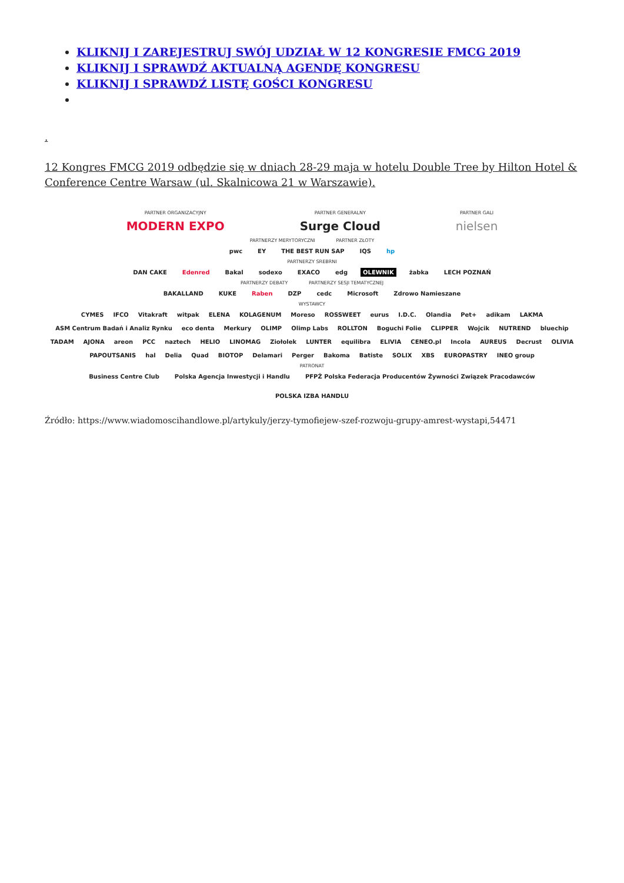KLIKNIJ I ZAREJESTRUJ SWÓJ UDZIAŁ W 12 KONGRESIE FMCG 2019
KLIKNIJ I SPRAWDŹ AKTUALNĄ AGENDĘ KONGRESU
KLIKNIJ I SPRAWDŹ LISTĘ GOŚCI KONGRESU
.
12 Kongres FMCG 2019 odbędzie się w dniach 28-29 maja w hotelu Double Tree by Hilton Hotel & Conference Centre Warsaw (ul. Skalnicowa 21 w Warszawie).
PARTNER ORGANIZACYJNY
MODERN EXPO
PARTNER GENERALNY
Surge Cloud
PARTNER GALI
nielsen
PARTNERZY MERYTORYCZNI PARTNER ZŁOTY
pwc EY THE BEST RUN SAP IQS hp
PARTNERZY SREBRNI
DAN CAKE Edenred Bakal sodexo EXACO edg OLEWNIK żabka LECH POZNAŃ
PARTNERZY DEBATY PARTNERZY SESJI TEMATYCZNEJ
BAKALLAND KUKE Raben DZP cedc Microsoft Zdrowo Namieszane
WYSTAWCY
CYMES IFCO Vitakraft witpak ELENA KOLAGENUM Moreso ROSSWEET eurus I.D.C. Olandia Pet+ adikam LAKMA ASM Centrum Badań i Analiz Rynku eco denta Merkury OLIMP Olimp Labs ROLLTON Boguchi Folie CLIPPER Wojcik NUTREND bluechip TADAM AJONA areon PCC naztech HELIO LINOMAG Ziołolek LUNTER equilibra ELIVIA CENEO.pl Incola AUREUS Decrust OLIVIA PAPOUTSANIS hal Delia Quad BIOTOP Delamari Perger Bakoma Batiste SOLIX XBS EUROPASTRY INEO group
PATRONAT
Business Centre Club Polska Agencja Inwestycji i Handlu PFPŻ Polska Federacja Producentów Żywności Związek Pracodawców POLSKA IZBA HANDLU
Źródło: https://www.wiadomoscihandlowe.pl/artykuly/jerzy-tymofiejew-szef-rozwoju-grupy-amrest-wystapi,54471